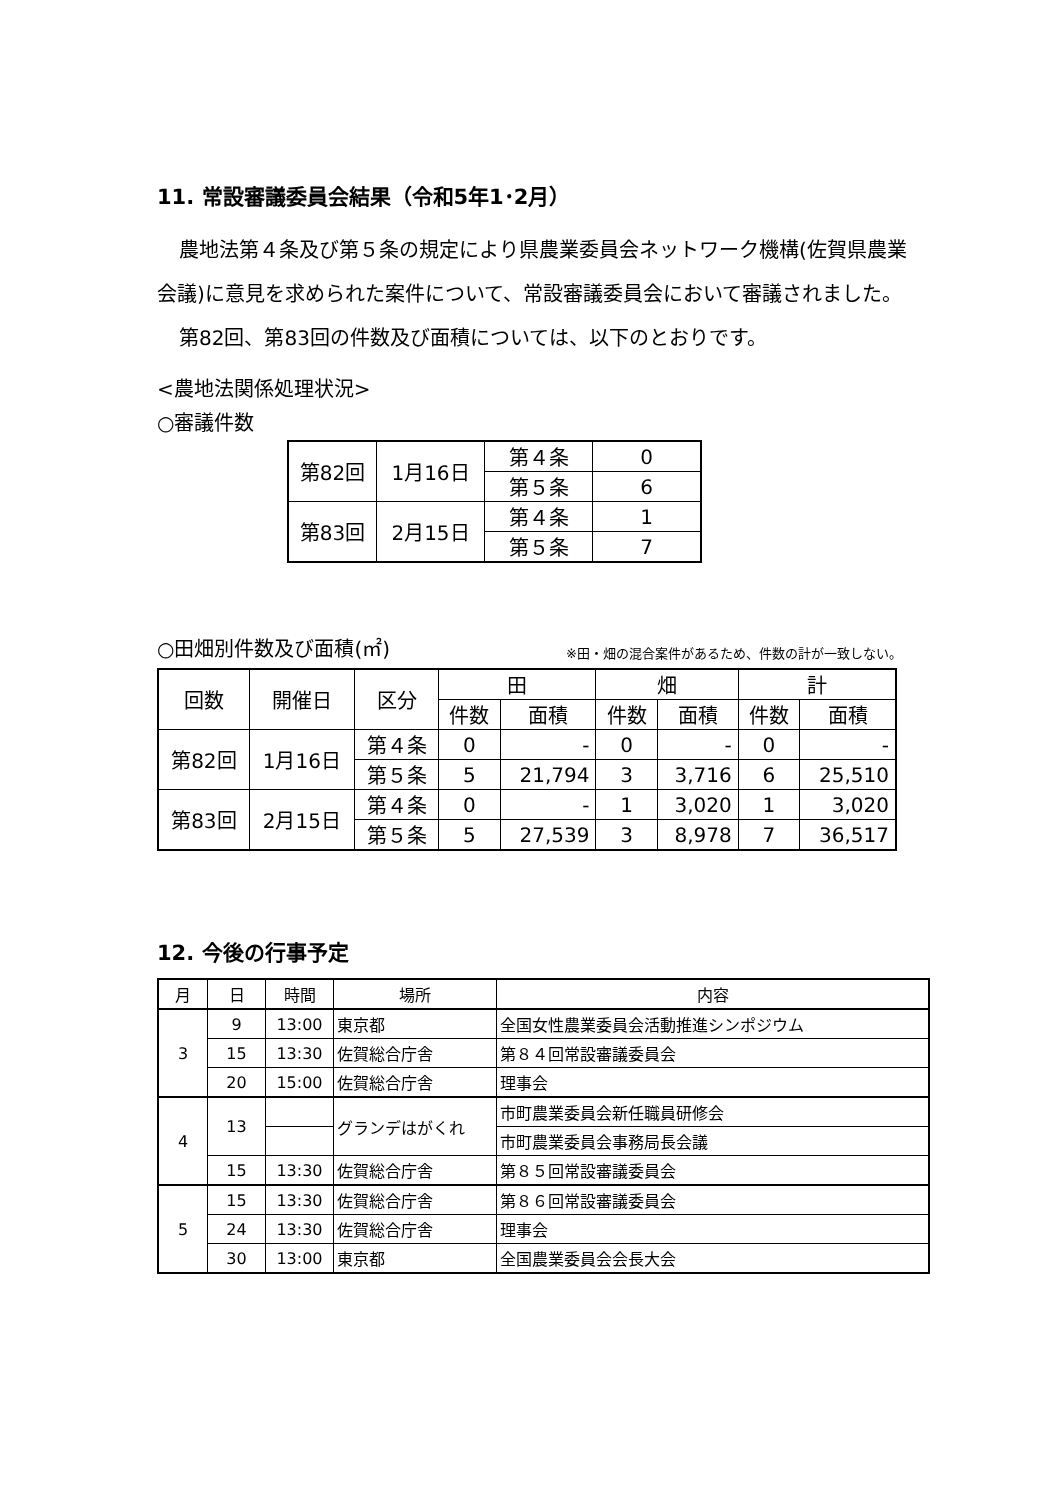11. 常設審議委員会結果（令和5年1･2月）
農地法第４条及び第５条の規定により県農業委員会ネットワーク機構(佐賀県農業会議)に意見を求められた案件について、常設審議委員会において審議されました。
第82回、第83回の件数及び面積については、以下のとおりです。
<農地法関係処理状況>
○審議件数
| 第82回 | 1月16日 | 第４条 | 0 |
| | | 第５条 | 6 |
| 第83回 | 2月15日 | 第４条 | 1 |
| | | 第５条 | 7 |
○田畑別件数及び面積(㎡) ※田・畑の混合案件があるため、件数の計が一致しない。
| 回数 | 開催日 | 区分 | 田 | | 畑 | | 計 | |
| --- | --- | --- | --- | --- | --- | --- | --- | --- |
| | | | 件数 | 面積 | 件数 | 面積 | 件数 | 面積 |
| 第82回 | 1月16日 | 第４条 | 0 | - | 0 | - | 0 | - |
| | | 第５条 | 5 | 21,794 | 3 | 3,716 | 6 | 25,510 |
| 第83回 | 2月15日 | 第４条 | 0 | - | 1 | 3,020 | 1 | 3,020 |
| | | 第５条 | 5 | 27,539 | 3 | 8,978 | 7 | 36,517 |
12. 今後の行事予定
| 月 | 日 | 時間 | 場所 | 内容 |
| --- | --- | --- | --- | --- |
| 3 | 9 | 13:00 | 東京都 | 全国女性農業委員会活動推進シンポジウム |
| | 15 | 13:30 | 佐賀総合庁舎 | 第８４回常設審議委員会 |
| | 20 | 15:00 | 佐賀総合庁舎 | 理事会 |
| 4 | 13 | | グランデはがくれ | 市町農業委員会新任職員研修会 |
| | | | | 市町農業委員会事務局長会議 |
| | 15 | 13:30 | 佐賀総合庁舎 | 第８５回常設審議委員会 |
| 5 | 15 | 13:30 | 佐賀総合庁舎 | 第８６回常設審議委員会 |
| | 24 | 13:30 | 佐賀総合庁舎 | 理事会 |
| | 30 | 13:00 | 東京都 | 全国農業委員会会長大会 |